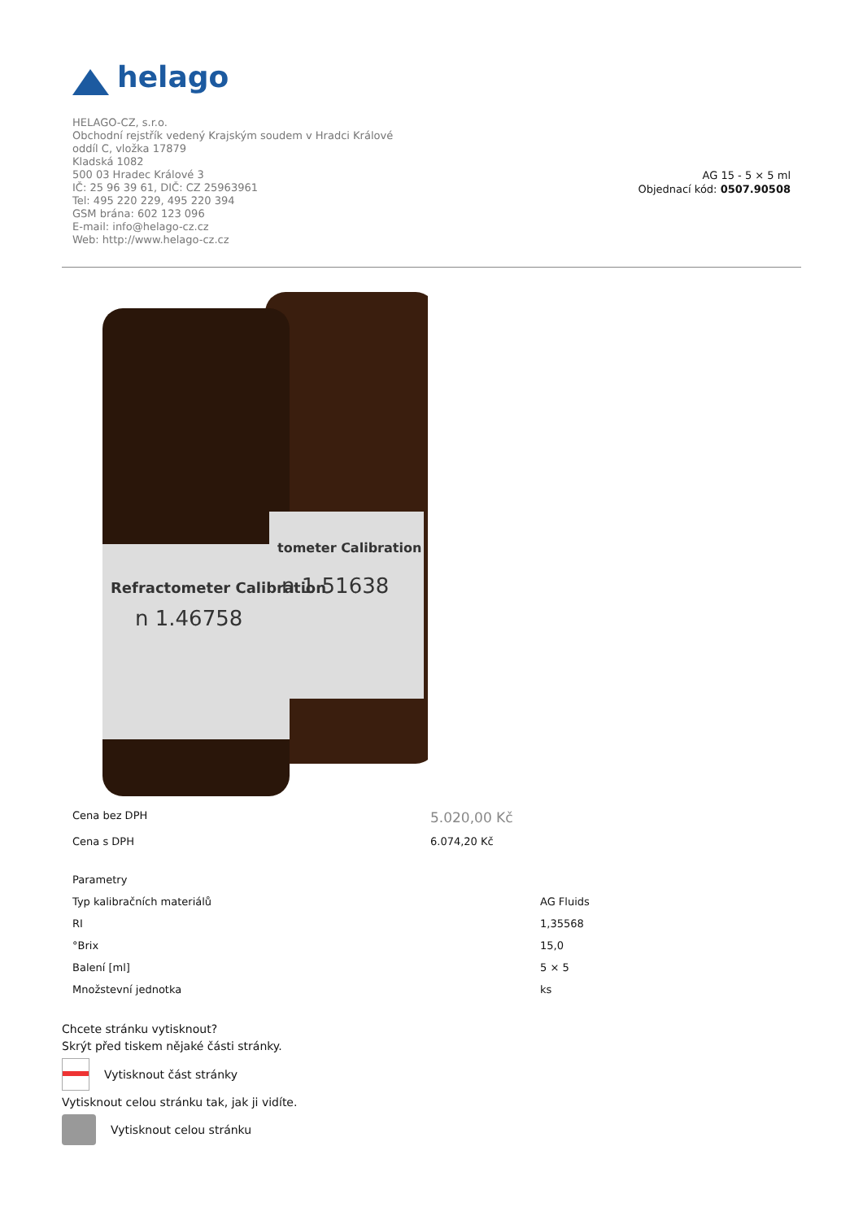helago
HELAGO-CZ, s.r.o.
Obchodní rejstřík vedený Krajským soudem v Hradci Králové
oddíl C, vložka 17879
Kladská 1082
500 03 Hradec Králové 3
IČ: 25 96 39 61, DIČ: CZ 25963961
Tel: 495 220 229, 495 220 394
GSM brána: 602 123 096
E-mail: info@helago-cz.cz
Web: http://www.helago-cz.cz
AG 15 - 5 × 5 ml
Objednací kód: 0507.90508
Refractometer Calibration
n 1.46758
tometer Calibration
n 1.51638
| Cena bez DPH | 5.020,00 Kč |
| Cena s DPH | 6.074,20 Kč |
| Parametry | |
| Typ kalibračních materiálů | AG Fluids |
| RI | 1,35568 |
| °Brix | 15,0 |
| Balení [ml] | 5 × 5 |
| Množstevní jednotka | ks |
Chcete stránku vytisknout?
Skrýt před tiskem nějaké části stránky.
Vytisknout část stránky
Vytisknout celou stránku tak, jak ji vidíte.
Vytisknout celou stránku